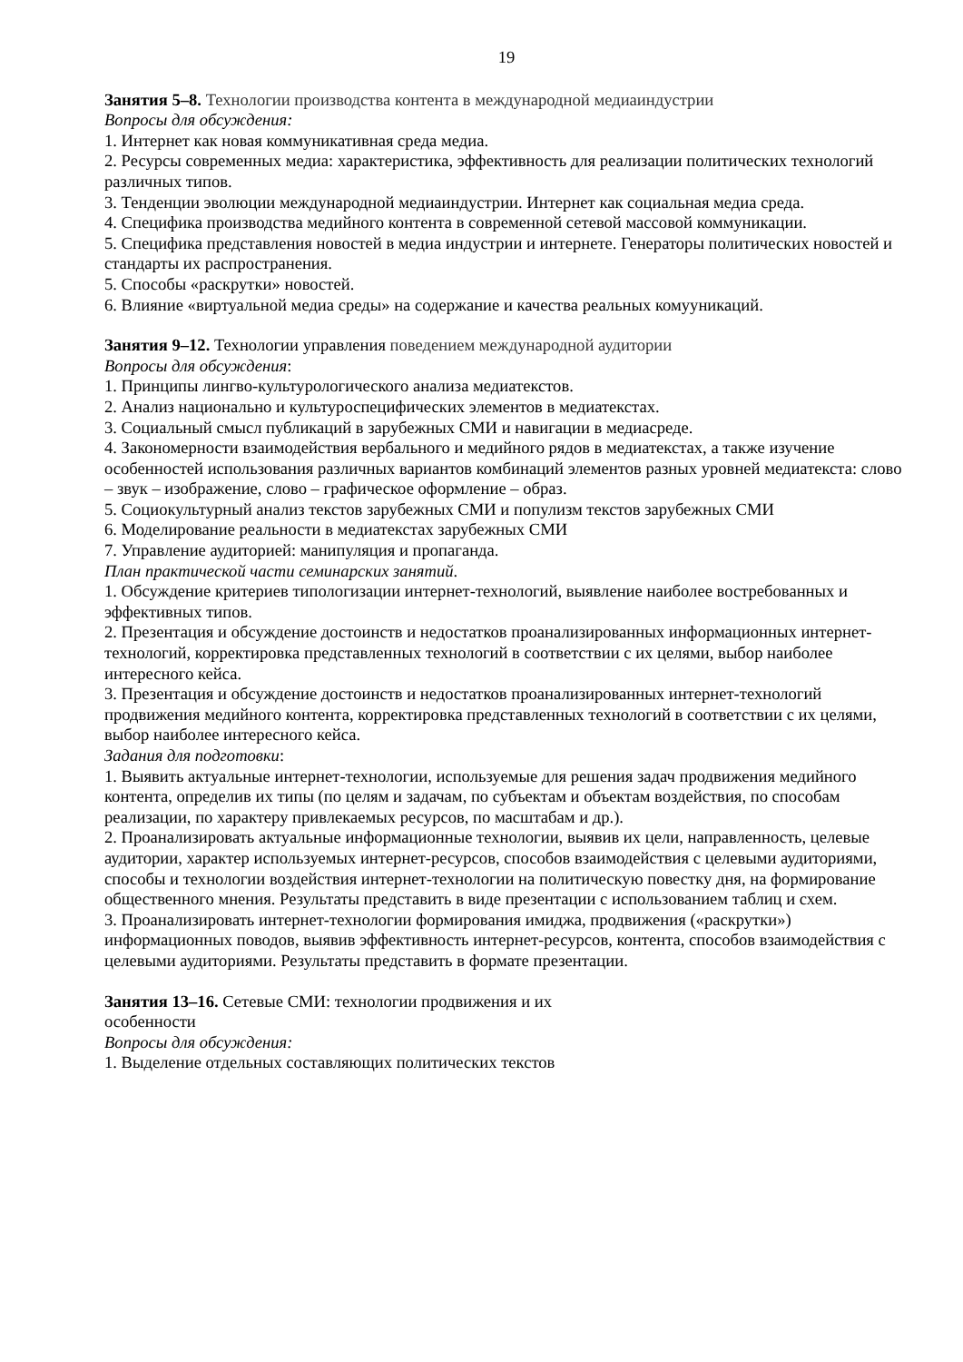19
Занятия 5–8. Технологии производства контента в международной медиаиндустрии
Вопросы для обсуждения:
1. Интернет как новая коммуникативная среда медиа.
2. Ресурсы современных медиа: характеристика, эффективность для реализации политических технологий различных типов.
3. Тенденции эволюции международной медиаиндустрии. Интернет как социальная медиа среда.
4. Специфика производства медийного контента в современной сетевой массовой коммуникации.
5. Специфика представления новостей в медиа индустрии и интернете. Генераторы политических новостей и стандарты их распространения.
5. Способы «раскрутки» новостей.
6. Влияние «виртуальной медиа среды» на содержание и качества реальных комууникаций.
Занятия 9–12. Технологии управления поведением международной аудитории
Вопросы для обсуждения:
1. Принципы лингво-культурологического анализа медиатекстов.
2. Анализ национально и культуроспецифических элементов в медиатекстах.
3. Социальный смысл публикаций в зарубежных СМИ и навигации в медиасреде.
4. Закономерности взаимодействия вербального и медийного рядов в медиатекстах, а также изучение особенностей использования различных вариантов комбинаций элементов разных уровней медиатекста: слово – звук – изображение, слово – графическое оформление – образ.
5. Социокультурный анализ текстов зарубежных СМИ и популизм текстов зарубежных СМИ
6. Моделирование реальности в медиатекстах зарубежных СМИ
7. Управление аудиторией: манипуляция и пропаганда.
План практической части семинарских занятий.
1. Обсуждение критериев типологизации интернет-технологий, выявление наиболее востребованных и эффективных типов.
2. Презентация и обсуждение достоинств и недостатков проанализированных информационных интернет-технологий, корректировка представленных технологий в соответствии с их целями, выбор наиболее интересного кейса.
3. Презентация и обсуждение достоинств и недостатков проанализированных интернет-технологий продвижения медийного контента, корректировка представленных технологий в соответствии с их целями, выбор наиболее интересного кейса.
Задания для подготовки:
1. Выявить актуальные интернет-технологии, используемые для решения задач продвижения медийного контента, определив их типы (по целям и задачам, по субъектам и объектам воздействия, по способам реализации, по характеру привлекаемых ресурсов, по масштабам и др.).
2. Проанализировать актуальные информационные технологии, выявив их цели, направленность, целевые аудитории, характер используемых интернет-ресурсов, способов взаимодействия с целевыми аудиториями, способы и технологии воздействия интернет-технологии на политическую повестку дня, на формирование общественного мнения. Результаты представить в виде презентации с использованием таблиц и схем.
3. Проанализировать интернет-технологии формирования имиджа, продвижения («раскрутки») информационных поводов, выявив эффективность интернет-ресурсов, контента, способов взаимодействия с целевыми аудиториями. Результаты представить в формате презентации.
Занятия 13–16. Сетевые СМИ: технологии продвижения и их
особенности
Вопросы для обсуждения:
1. Выделение отдельных составляющих политических текстов